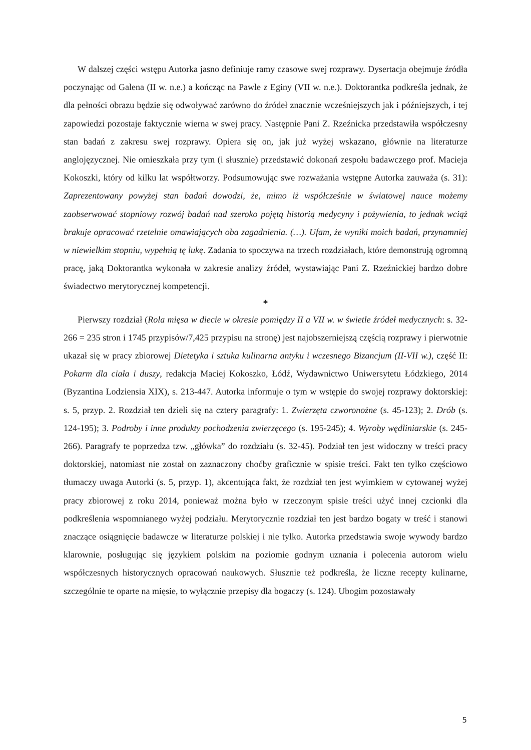W dalszej części wstępu Autorka jasno definiuje ramy czasowe swej rozprawy. Dysertacja obejmuje źródła poczynając od Galena (II w. n.e.) a kończąc na Pawle z Eginy (VII w. n.e.). Doktorantka podkreśla jednak, że dla pełności obrazu będzie się odwoływać zarówno do źródeł znacznie wcześniejszych jak i późniejszych, i tej zapowiedzi pozostaje faktycznie wierna w swej pracy. Następnie Pani Z. Rzeźnicka przedstawiła współczesny stan badań z zakresu swej rozprawy. Opiera się on, jak już wyżej wskazano, głównie na literaturze anglojęzycznej. Nie omieszkała przy tym (i słusznie) przedstawić dokonań zespołu badawczego prof. Macieja Kokoszki, który od kilku lat współtworzy. Podsumowując swe rozważania wstępne Autorka zauważa (s. 31): Zaprezentowany powyżej stan badań dowodzi, że, mimo iż współcześnie w światowej nauce możemy zaobserwować stopniowy rozwój badań nad szeroko pojętą historią medycyny i pożywienia, to jednak wciąż brakuje opracować rzetelnie omawiających oba zagadnienia. (…). Ufam, że wyniki moich badań, przynamniej w niewielkim stopniu, wypełnią tę lukę. Zadania to spoczywa na trzech rozdziałach, które demonstrują ogromną pracę, jaką Doktorantka wykonała w zakresie analizy źródeł, wystawiając Pani Z. Rzeźnickiej bardzo dobre świadectwo merytorycznej kompetencji.
*
Pierwszy rozdział (Rola mięsa w diecie w okresie pomiędzy II a VII w. w świetle źródeł medycznych: s. 32-266 = 235 stron i 1745 przypisów/7,425 przypisu na stronę) jest najobszerniejszą częścią rozprawy i pierwotnie ukazał się w pracy zbiorowej Dietetyka i sztuka kulinarna antyku i wczesnego Bizancjum (II-VII w.), część II: Pokarm dla ciała i duszy, redakcja Maciej Kokoszko, Łódź, Wydawnictwo Uniwersytetu Łódzkiego, 2014 (Byzantina Lodziensia XIX), s. 213-447. Autorka informuje o tym w wstępie do swojej rozprawy doktorskiej: s. 5, przyp. 2. Rozdział ten dzieli się na cztery paragrafy: 1. Zwierzęta czworonożne (s. 45-123); 2. Drób (s. 124-195); 3. Podroby i inne produkty pochodzenia zwierzęcego (s. 195-245); 4. Wyroby wędliniarskie (s. 245-266). Paragrafy te poprzedza tzw. „główka” do rozdziału (s. 32-45). Podział ten jest widoczny w treści pracy doktorskiej, natomiast nie został on zaznaczony choćby graficznie w spisie treści. Fakt ten tylko częściowo tłumaczy uwaga Autorki (s. 5, przyp. 1), akcentująca fakt, że rozdział ten jest wyimkiem w cytowanej wyżej pracy zbiorowej z roku 2014, ponieważ można było w rzeczonym spisie treści użyć innej czcionki dla podkreślenia wspomnianego wyżej podziału. Merytorycznie rozdział ten jest bardzo bogaty w treść i stanowi znaczące osiągnięcie badawcze w literaturze polskiej i nie tylko. Autorka przedstawia swoje wywody bardzo klarownie, posługując się językiem polskim na poziomie godnym uznania i polecenia autorom wielu współczesnych historycznych opracowań naukowych. Słusznie też podkreśla, że liczne recepty kulinarne, szczególnie te oparte na mięsie, to wyłącznie przepisy dla bogaczy (s. 124). Ubogim pozostawały
5